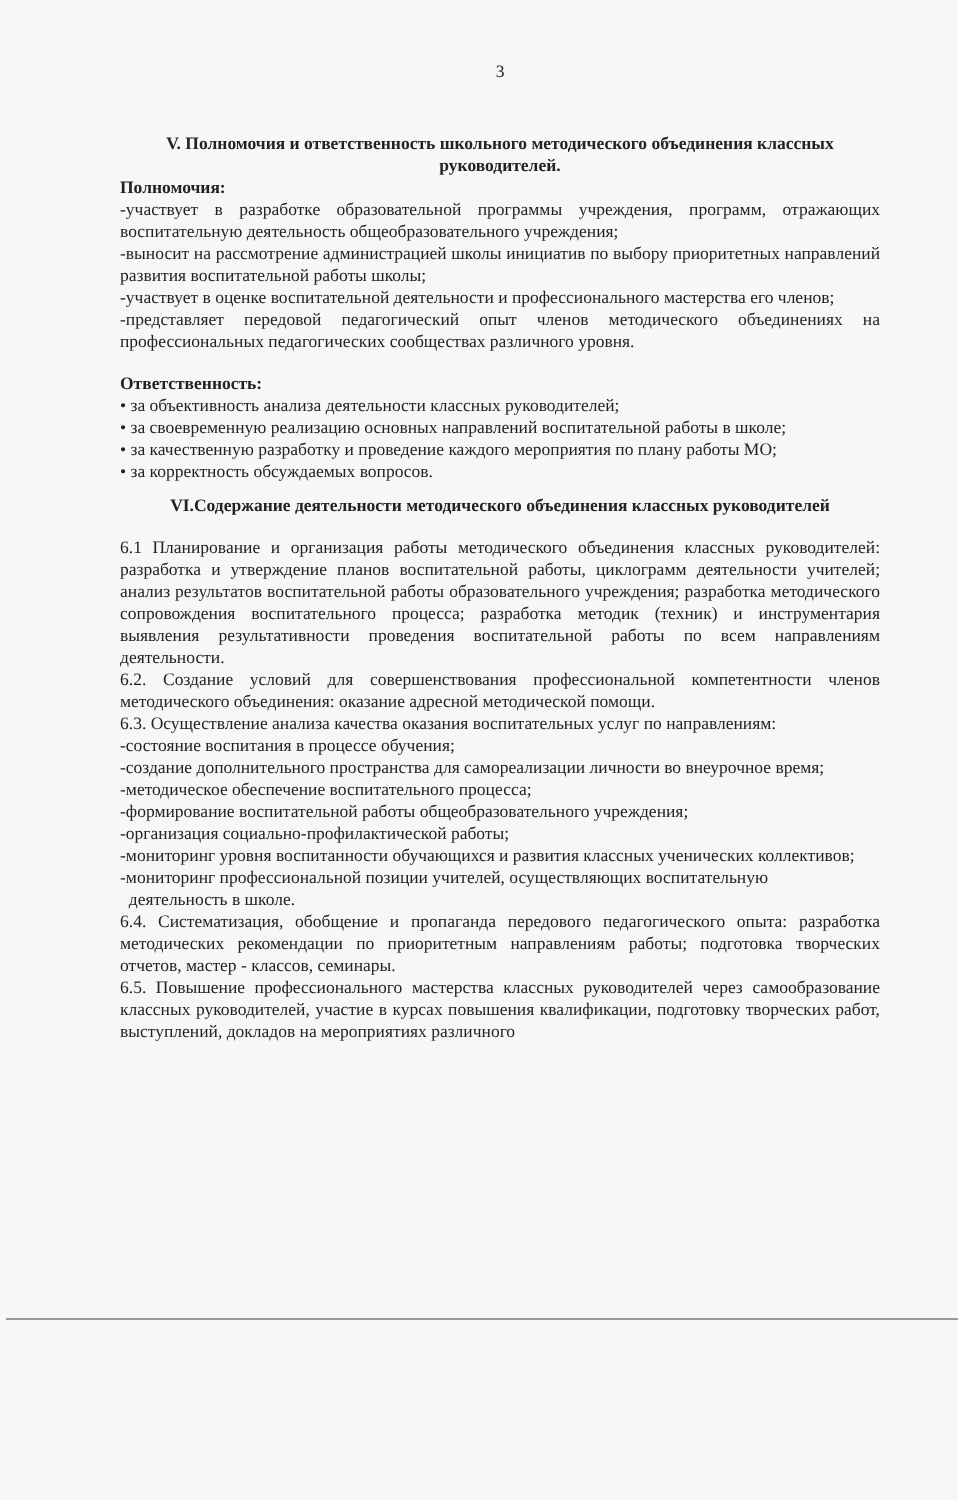3
V. Полномочия и ответственность школьного методического объединения классных руководителей.
Полномочия:
-участвует в разработке образовательной программы учреждения, программ, отражающих воспитательную деятельность общеобразовательного учреждения;
-выносит на рассмотрение администрацией школы инициатив по выбору приоритетных направлений развития воспитательной работы школы;
-участвует в оценке воспитательной деятельности и профессионального мастерства его членов;
-представляет передовой педагогический опыт членов методического объединениях на профессиональных педагогических сообществах различного уровня.
Ответственность:
• за объективность анализа деятельности классных руководителей;
• за своевременную реализацию основных направлений воспитательной работы в школе;
• за качественную разработку и проведение каждого мероприятия по плану работы МО;
• за корректность обсуждаемых вопросов.
VI.Содержание деятельности методического объединения классных руководителей
6.1 Планирование и организация работы методического объединения классных руководителей: разработка и утверждение планов воспитательной работы, циклограмм деятельности учителей; анализ результатов воспитательной работы образовательного учреждения; разработка методического сопровождения воспитательного процесса; разработка методик (техник) и инструментария выявления результативности проведения воспитательной работы по всем направлениям деятельности.
6.2. Создание условий для совершенствования профессиональной компетентности членов методического объединения: оказание адресной методической помощи.
6.3. Осуществление анализа качества оказания воспитательных услуг по направлениям:
-состояние воспитания в процессе обучения;
-создание дополнительного пространства для самореализации личности во внеурочное время;
-методическое обеспечение воспитательного процесса;
-формирование воспитательной работы общеобразовательного учреждения;
-организация социально-профилактической работы;
-мониторинг уровня воспитанности обучающихся и развития классных ученических коллективов;
-мониторинг профессиональной позиции учителей, осуществляющих воспитательную
деятельность в школе.
6.4. Систематизация, обобщение и пропаганда передового педагогического опыта: разработка методических рекомендации по приоритетным направлениям работы; подготовка творческих отчетов, мастер - классов, семинары.
6.5. Повышение профессионального мастерства классных руководителей через самообразование классных руководителей, участие в курсах повышения квалификации, подготовку творческих работ, выступлений, докладов на мероприятиях различного